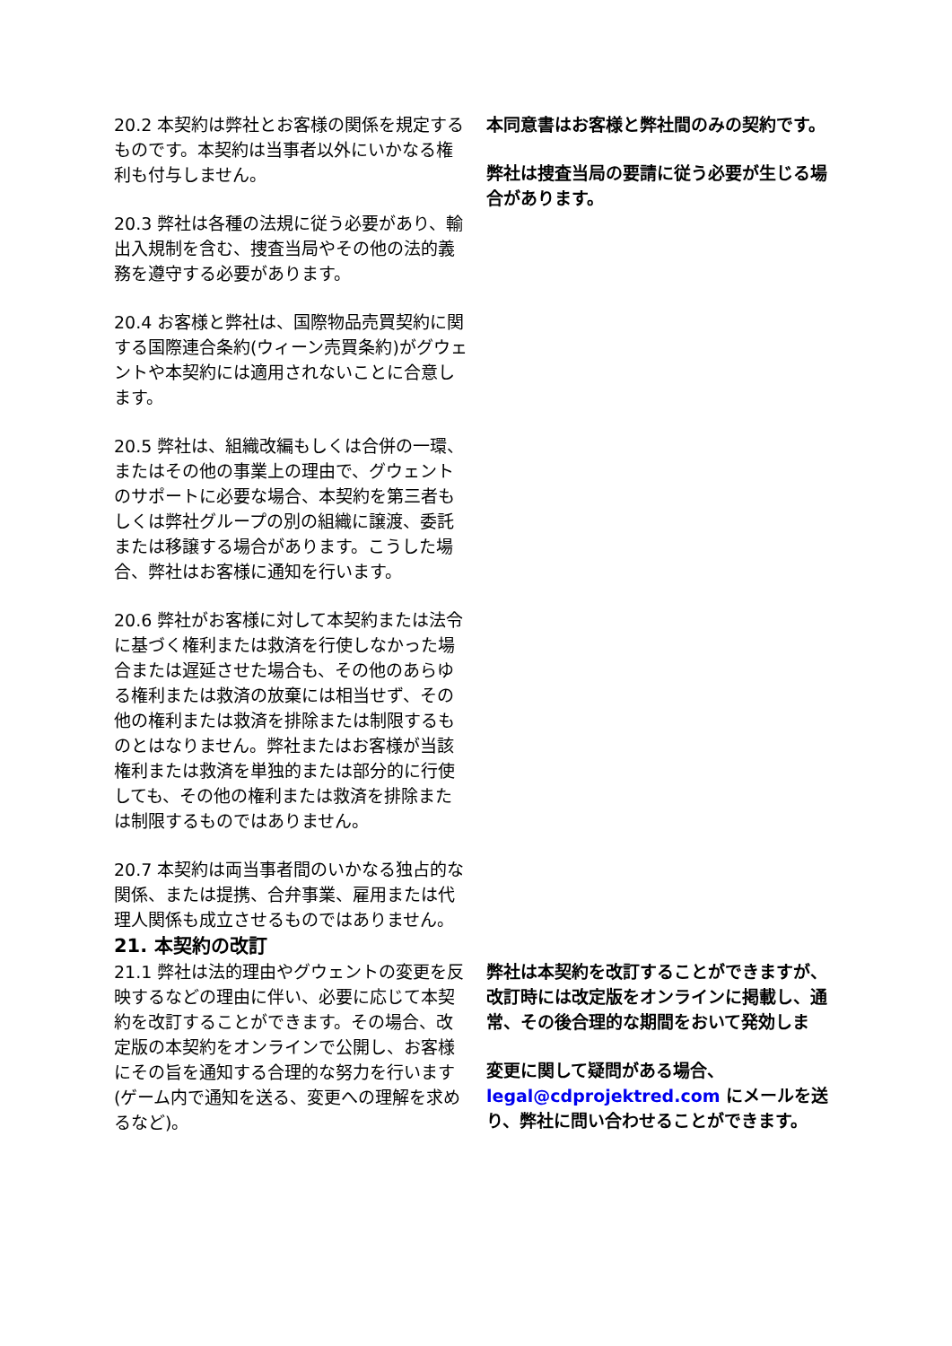20.2 本契約は弊社とお客様の関係を規定するものです。本契約は当事者以外にいかなる権利も付与しません。
20.3 弊社は各種の法規に従う必要があり、輸出入規制を含む、捜査当局やその他の法的義務を遵守する必要があります。
20.4 お客様と弊社は、国際物品売買契約に関する国際連合条約(ウィーン売買条約)がグウェントや本契約には適用されないことに合意します。
20.5 弊社は、組織改編もしくは合併の一環、またはその他の事業上の理由で、グウェントのサポートに必要な場合、本契約を第三者もしくは弊社グループの別の組織に譲渡、委託または移譲する場合があります。こうした場合、弊社はお客様に通知を行います。
20.6 弊社がお客様に対して本契約または法令に基づく権利または救済を行使しなかった場合または遅延させた場合も、その他のあらゆる権利または救済の放棄には相当せず、その他の権利または救済を排除または制限するものとはなりません。弊社またはお客様が当該権利または救済を単独的または部分的に行使しても、その他の権利または救済を排除または制限するものではありません。
20.7 本契約は両当事者間のいかなる独占的な関係、または提携、合弁事業、雇用または代理人関係も成立させるものではありません。
本同意書はお客様と弊社間のみの契約です。
弊社は捜査当局の要請に従う必要が生じる場合があります。
21. 本契約の改訂
21.1 弊社は法的理由やグウェントの変更を反映するなどの理由に伴い、必要に応じて本契約を改訂することができます。その場合、改定版の本契約をオンラインで公開し、お客様にその旨を通知する合理的な努力を行います(ゲーム内で通知を送る、変更への理解を求めるなど)。
弊社は本契約を改訂することができますが、改訂時には改定版をオンラインに掲載し、通常、その後合理的な期間をおいて発効しま
変更に関して疑問がある場合、legal@cdprojektred.com にメールを送り、弊社に問い合わせることができます。